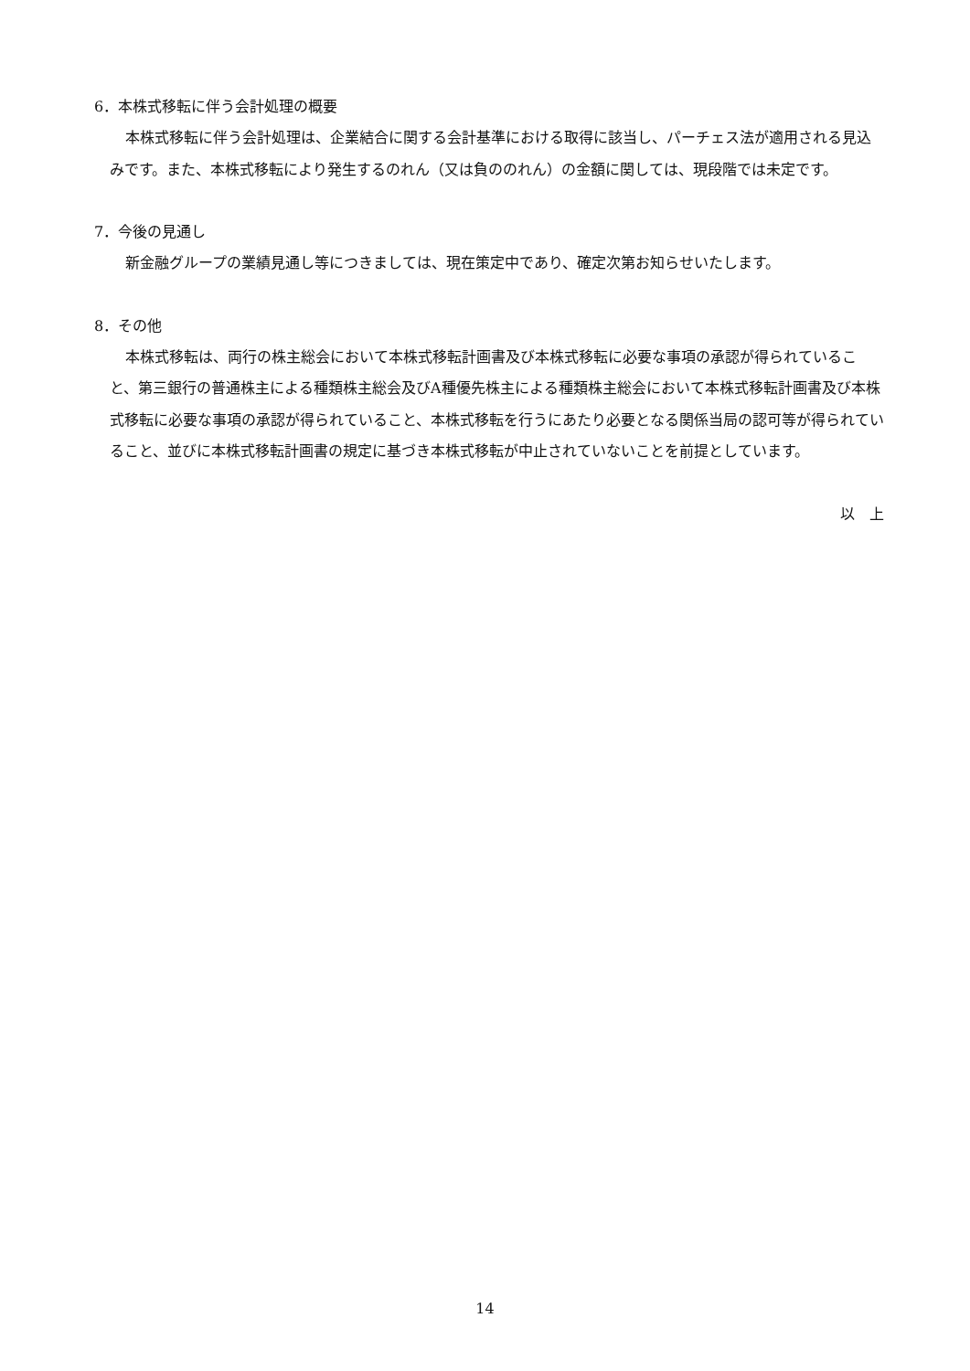6．本株式移転に伴う会計処理の概要
本株式移転に伴う会計処理は、企業結合に関する会計基準における取得に該当し、パーチェス法が適用される見込みです。また、本株式移転により発生するのれん（又は負ののれん）の金額に関しては、現段階では未定です。
7．今後の見通し
新金融グループの業績見通し等につきましては、現在策定中であり、確定次第お知らせいたします。
8．その他
本株式移転は、両行の株主総会において本株式移転計画書及び本株式移転に必要な事項の承認が得られていること、第三銀行の普通株主による種類株主総会及びA種優先株主による種類株主総会において本株式移転計画書及び本株式移転に必要な事項の承認が得られていること、本株式移転を行うにあたり必要となる関係当局の認可等が得られていること、並びに本株式移転計画書の規定に基づき本株式移転が中止されていないことを前提としています。
以　上
14